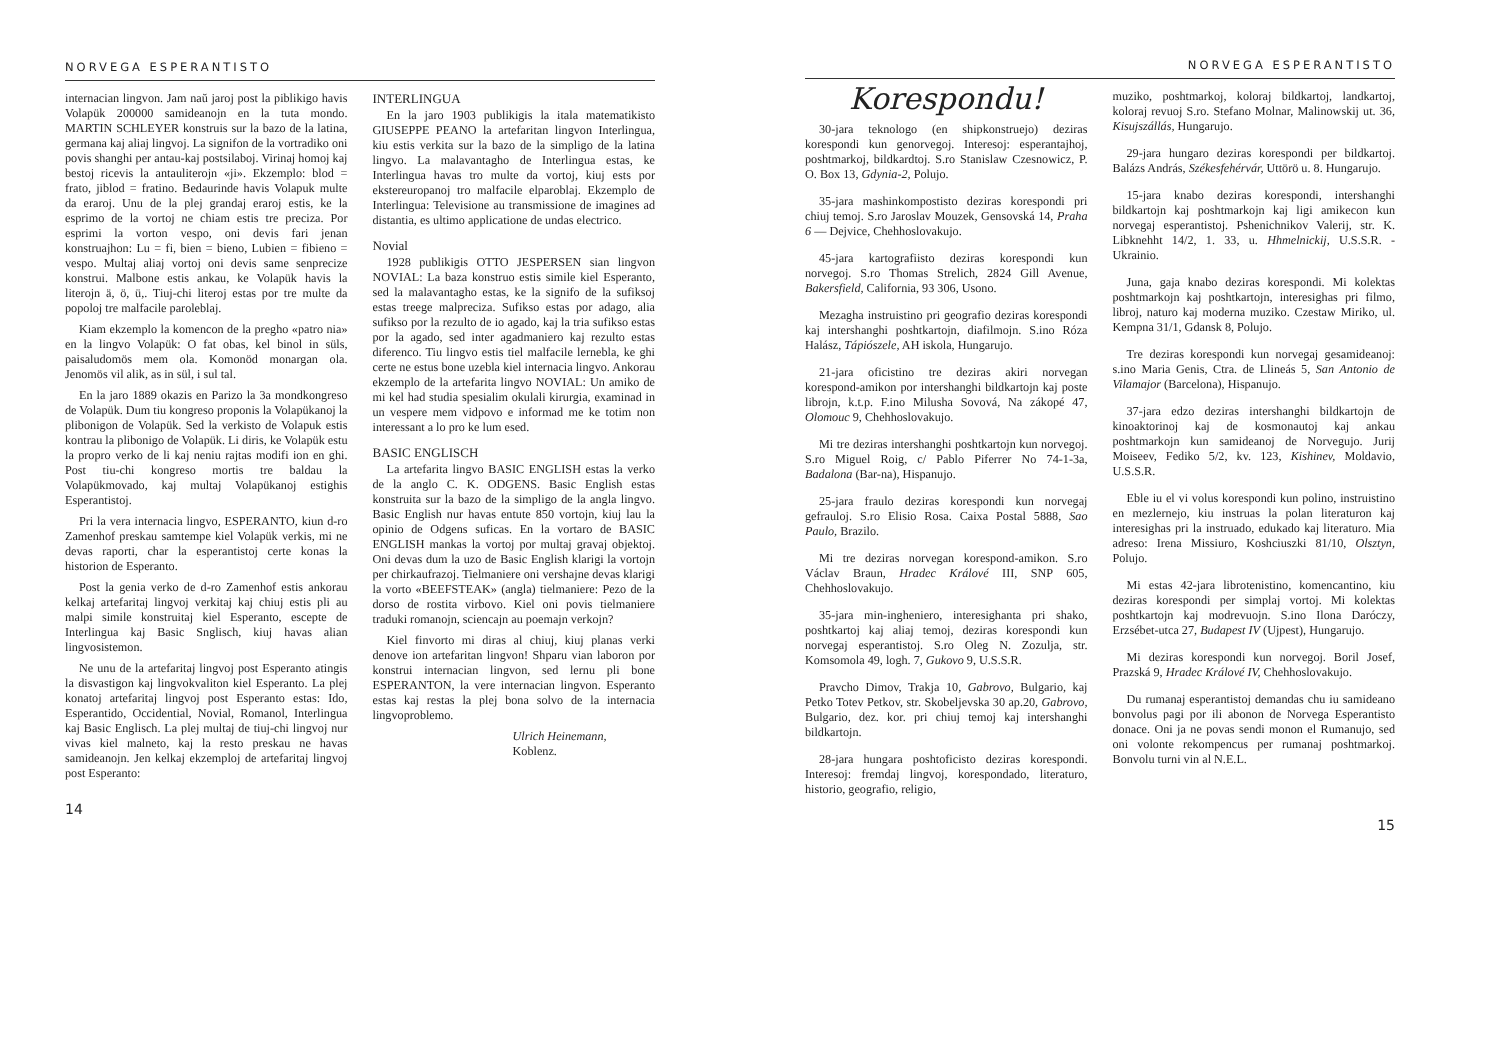NORVEGA ESPERANTISTO
internacian lingvon. Jam naŭ jaroj post la piblikigo havis Volapük 200000 samideanojn en la tuta mondo. MARTIN SCHLEYER konstruis sur la bazo de la latina, germana kaj aliaj lingvoj. La signifon de la vortradiko oni povis shanghi per antau-kaj postsilaboj. Virinaj homoj kaj bestoj ricevis la antauliterojn «ji». Ekzemplo: blod = frato, jiblod = fratino. Bedaurinde havis Volapuk multe da eraroj. Unu de la plej grandaj eraroj estis, ke la esprimo de la vortoj ne chiam estis tre preciza. Por esprimi la vorton vespo, oni devis fari jenan konstruajhon: Lu = fi, bien = bieno, Lubien = fibieno = vespo. Multaj aliaj vortoj oni devis same senprecize konstrui. Malbone estis ankau, ke Volapük havis la literojn ä, ö, ü,. Tiuj-chi literoj estas por tre multe da popoloj tre malfacile paroleblaj.
Kiam ekzemplo la komencon de la pregho «patro nia» en la lingvo Volapük: O fat obas, kel binol in süls, paisaludomös mem ola. Komonöd monargan ola. Jenomös vil alik, as in sül, i sul tal.
En la jaro 1889 okazis en Parizo la 3a mondkongreso de Volapük. Dum tiu kongreso proponis la Volapükanoj la plibonigon de Volapük. Sed la verkisto de Volapuk estis kontrau la plibonigo de Volapük. Li diris, ke Volapük estu la propro verko de li kaj neniu rajtas modifi ion en ghi. Post tiu-chi kongreso mortis tre baldau la Volapükmovado, kaj multaj Volapükanoj estighis Esperantistoj.
Pri la vera internacia lingvo, ESPERANTO, kiun d-ro Zamenhof preskau samtempe kiel Volapük verkis, mi ne devas raporti, char la esperantistoj certe konas la historion de Esperanto.
Post la genia verko de d-ro Zamenhof estis ankorau kelkaj artefaritaj lingvoj verkitaj kaj chiuj estis pli au malpi simile konstruitaj kiel Esperanto, escepte de Interlingua kaj Basic Snglisch, kiuj havas alian lingvosistemon.
Ne unu de la artefaritaj lingvoj post Esperanto atingis la disvastigon kaj lingvokvaliton kiel Esperanto. La plej konatoj artefaritaj lingvoj post Esperanto estas: Ido, Esperantido, Occidential, Novial, Romanol, Interlingua kaj Basic Englisch. La plej multaj de tiuj-chi lingvoj nur vivas kiel malneto, kaj la resto preskau ne havas samideanojn. Jen kelkaj ekzemploj de artefaritaj lingvoj post Esperanto:
INTERLINGUA
En la jaro 1903 publikigis la itala matematikisto GIUSEPPE PEANO la artefaritan lingvon Interlingua, kiu estis verkita sur la bazo de la simpligo de la latina lingvo. La malavantagho de Interlingua estas, ke Interlingua havas tro multe da vortoj, kiuj ests por ekstereuropanoj tro malfacile elparoblaj. Ekzemplo de Interlingua: Televisione au transmissione de imagines ad distantia, es ultimo applicatione de undas electrico.
Novial
1928 publikigis OTTO JESPERSEN sian lingvon NOVIAL: La baza konstruo estis simile kiel Esperanto, sed la malavantagho estas, ke la signifo de la sufiksoj estas treege malpreciza. Sufikso estas por adago, alia sufikso por la rezulto de io agado, kaj la tria sufikso estas por la agado, sed inter agadmaniero kaj rezulto estas diferenco. Tiu lingvo estis tiel malfacile lernebla, ke ghi certe ne estus bone uzebla kiel internacia lingvo. Ankorau ekzemplo de la artefarita lingvo NOVIAL: Un amiko de mi kel had studia spesialim okulali kirurgia, examinad in un vespere mem vidpovo e informad me ke totim non interessant a lo pro ke lum esed.
BASIC ENGLISCH
La artefarita lingvo BASIC ENGLISH estas la verko de la anglo C. K. ODGENS. Basic English estas konstruita sur la bazo de la simpligo de la angla lingvo. Basic English nur havas entute 850 vortojn, kiuj lau la opinio de Odgens suficas. En la vortaro de BASIC ENGLISH mankas la vortoj por multaj gravaj objektoj. Oni devas dum la uzo de Basic English klarigi la vortojn per chirkaufrazoj. Tielmaniere oni vershajne devas klarigi la vorto «BEEFSTEAK» (angla) tielmaniere: Pezo de la dorso de rostita virbovo. Kiel oni povis tielmaniere traduki romanojn, sciencajn au poemajn verkojn?
Kiel finvorto mi diras al chiuj, kiuj planas verki denove ion artefaritan lingvon! Shparu vian laboron por konstrui internacian lingvon, sed lernu pli bone ESPERANTON, la vere internacian lingvon. Esperanto estas kaj restas la plej bona solvo de la internacia lingvoproblemo.
Ulrich Heinemann,
Koblenz.
14
NORVEGA ESPERANTISTO
Korespondu!
30-jara teknologo (en shipkonstruejo) deziras korespondi kun genorvegoj. Interesoj: esperantajhoj, poshtmarkoj, bildkardtoj. S.ro Stanislaw Czesnowicz, P. O. Box 13, Gdynia-2, Polujo.
35-jara mashinkompostisto deziras korespondi pri chiuj temoj. S.ro Jaroslav Mouzek, Gensovská 14, Praha 6 — Dejvice, Chehhoslovakujo.
45-jara kartografiisto deziras korespondi kun norvegoj. S.ro Thomas Strelich, 2824 Gill Avenue, Bakersfield, California, 93 306, Usono.
Mezagha instruistino pri geografio deziras korespondi kaj intershanghi poshtkartojn, diafilmojn. S.ino Róza Halász, Tápiószele, AH iskola, Hungarujo.
21-jara oficistino tre deziras akiri norvegan korespond-amikon por intershanghi bildkartojn kaj poste librojn, k.t.p. F.ino Milusha Sovová, Na zákopé 47, Olomouc 9, Chehhoslovakujo.
Mi tre deziras intershanghi poshtkartojn kun norvegoj. S.ro Miguel Roig, c/ Pablo Piferrer No 74-1-3a, Badalona (Bar-na), Hispanujo.
25-jara fraulo deziras korespondi kun norvegaj gefrauloj. S.ro Elisio Rosa. Caixa Postal 5888, Sao Paulo, Brazilo.
Mi tre deziras norvegan korespond-amikon. S.ro Václav Braun, Hradec Králové III, SNP 605, Chehhoslovakujo.
35-jara min-ingheniero, interesighanta pri shako, poshtkartoj kaj aliaj temoj, deziras korespondi kun norvegaj esperantistoj. S.ro Oleg N. Zozulja, str. Komsomola 49, logh. 7, Gukovo 9, U.S.S.R.
Pravcho Dimov, Trakja 10, Gabrovo, Bulgario, kaj Petko Totev Petkov, str. Skobeljevska 30 ap.20, Gabrovo, Bulgario, dez. kor. pri chiuj temoj kaj intershanghi bildkartojn.
28-jara hungara poshtoficisto deziras korespondi. Interesoj: fremdaj lingvoj, korespondado, literaturo, historio, geografio, religio,
muziko, poshtmarkoj, koloraj bildkartoj, landkartoj, koloraj revuoj S.ro. Stefano Molnar, Malinowskij ut. 36, Kisujszállás, Hungarujo.
29-jara hungaro deziras korespondi per bildkartoj. Balázs András, Székesfehérvár, Uttörö u. 8. Hungarujo.
15-jara knabo deziras korespondi, intershanghi bildkartojn kaj poshtmarkojn kaj ligi amikecon kun norvegaj esperantistoj. Pshenichnikov Valerij, str. K. Libknehht 14/2, 1. 33, u. Hhmelnickij, U.S.S.R. - Ukrainio.
Juna, gaja knabo deziras korespondi. Mi kolektas poshtmarkojn kaj poshtkartojn, interesighas pri filmo, libroj, naturo kaj moderna muziko. Czestaw Miriko, ul. Kempna 31/1, Gdansk 8, Polujo.
Tre deziras korespondi kun norvegaj gesamideanoj: s.ino Maria Genis, Ctra. de Llineás 5, San Antonio de Vilamajor (Barcelona), Hispanujo.
37-jara edzo deziras intershanghi bildkartojn de kinoaktorinoj kaj de kosmonautoj kaj ankau poshtmarkojn kun samideanoj de Norvegujo. Jurij Moiseev, Fediko 5/2, kv. 123, Kishinev, Moldavio, U.S.S.R.
Eble iu el vi volus korespondi kun polino, instruistino en mezlernejo, kiu instruas la polan literaturon kaj interesighas pri la instruado, edukado kaj literaturo. Mia adreso: Irena Missiuro, Koshciuszki 81/10, Olsztyn, Polujo.
Mi estas 42-jara librotenistino, komencantino, kiu deziras korespondi per simplaj vortoj. Mi kolektas poshtkartojn kaj modrevuojn. S.ino Ilona Daróczy, Erzsébet-utca 27, Budapest IV (Ujpest), Hungarujo.
Mi deziras korespondi kun norvegoj. Boril Josef, Prazská 9, Hradec Králové IV, Chehhoslovakujo.
Du rumanaj esperantistoj demandas chu iu samideano bonvolus pagi por ili abonon de Norvega Esperantisto donace. Oni ja ne povas sendi monon el Rumanujo, sed oni volonte rekompencus per rumanaj poshtmarkoj. Bonvolu turni vin al N.E.L.
15